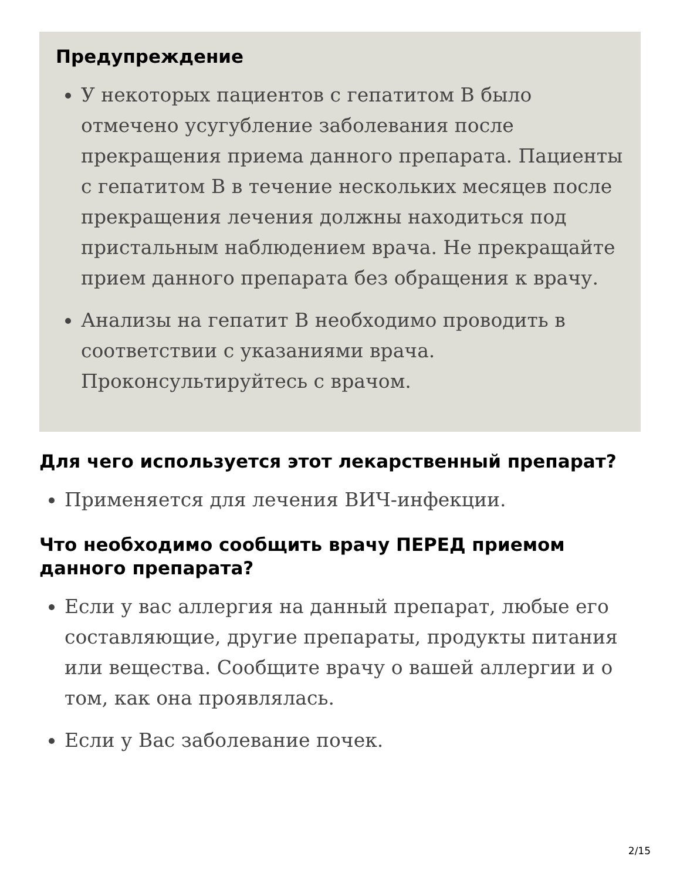Предупреждение
У некоторых пациентов с гепатитом B было отмечено усугубление заболевания после прекращения приема данного препарата. Пациенты с гепатитом B в течение нескольких месяцев после прекращения лечения должны находиться под пристальным наблюдением врача. Не прекращайте прием данного препарата без обращения к врачу.
Анализы на гепатит B необходимо проводить в соответствии с указаниями врача. Проконсультируйтесь с врачом.
Для чего используется этот лекарственный препарат?
Применяется для лечения ВИЧ-инфекции.
Что необходимо сообщить врачу ПЕРЕД приемом данного препарата?
Если у вас аллергия на данный препарат, любые его составляющие, другие препараты, продукты питания или вещества. Сообщите врачу о вашей аллергии и о том, как она проявлялась.
Если у Вас заболевание почек.
2/15